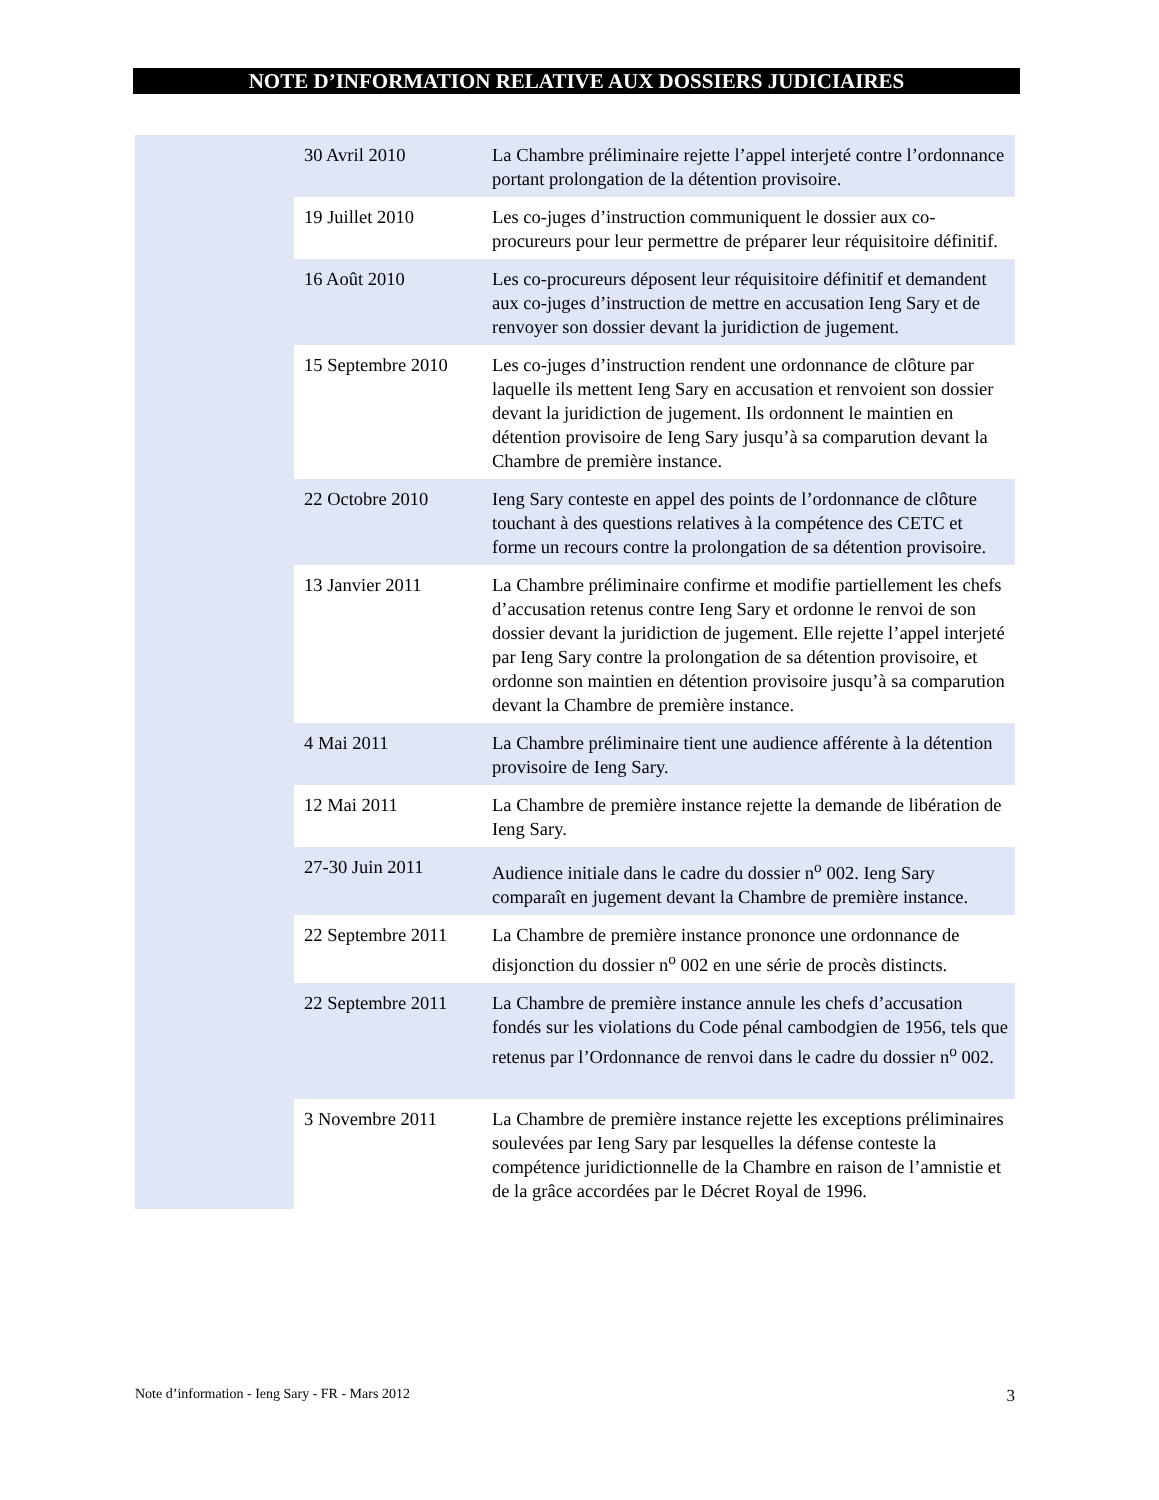NOTE D’INFORMATION RELATIVE AUX DOSSIERS JUDICIAIRES
| 30 Avril 2010 | La Chambre préliminaire rejette l’appel interjeté contre l’ordonnance portant prolongation de la détention provisoire. |
| 19 Juillet 2010 | Les co-juges d’instruction communiquent le dossier aux co-procureurs pour leur permettre de préparer leur réquisitoire définitif. |
| 16 Août 2010 | Les co-procureurs déposent leur réquisitoire définitif et demandent aux co-juges d’instruction de mettre en accusation Ieng Sary et de renvoyer son dossier devant la juridiction de jugement. |
| 15 Septembre 2010 | Les co-juges d’instruction rendent une ordonnance de clôture par laquelle ils mettent Ieng Sary en accusation et renvoient son dossier devant la juridiction de jugement. Ils ordonnent le maintien en détention provisoire de Ieng Sary jusqu’à sa comparution devant la Chambre de première instance. |
| 22 Octobre 2010 | Ieng Sary conteste en appel des points de l’ordonnance de clôture touchant à des questions relatives à la compétence des CETC et forme un recours contre la prolongation de sa détention provisoire. |
| 13 Janvier 2011 | La Chambre préliminaire confirme et modifie partiellement les chefs d’accusation retenus contre Ieng Sary et ordonne le renvoi de son dossier devant la juridiction de jugement. Elle rejette l’appel interjeté par Ieng Sary contre la prolongation de sa détention provisoire, et ordonne son maintien en détention provisoire jusqu’à sa comparution devant la Chambre de première instance. |
| 4 Mai 2011 | La Chambre préliminaire tient une audience afférente à la détention provisoire de Ieng Sary. |
| 12 Mai 2011 | La Chambre de première instance rejette la demande de libération de Ieng Sary. |
| 27-30 Juin 2011 | Audience initiale dans le cadre du dossier n<sup>o</sup> 002. Ieng Sary comparaît en jugement devant la Chambre de première instance. |
| 22 Septembre 2011 | La Chambre de première instance prononce une ordonnance de disjonction du dossier n<sup>o</sup> 002 en une série de procès distincts. |
| 22 Septembre 2011 | La Chambre de première instance annule les chefs d’accusation fondés sur les violations du Code pénal cambodgien de 1956, tels que retenus par l’Ordonnance de renvoi dans le cadre du dossier n<sup>o</sup> 002. |
| 3 Novembre 2011 | La Chambre de première instance rejette les exceptions préliminaires soulevées par Ieng Sary par lesquelles la défense conteste la compétence juridictionnelle de la Chambre en raison de l’amnistie et de la grâce accordées par le Décret Royal de 1996. |
Note d’information - Ieng Sary - FR - Mars 2012 3